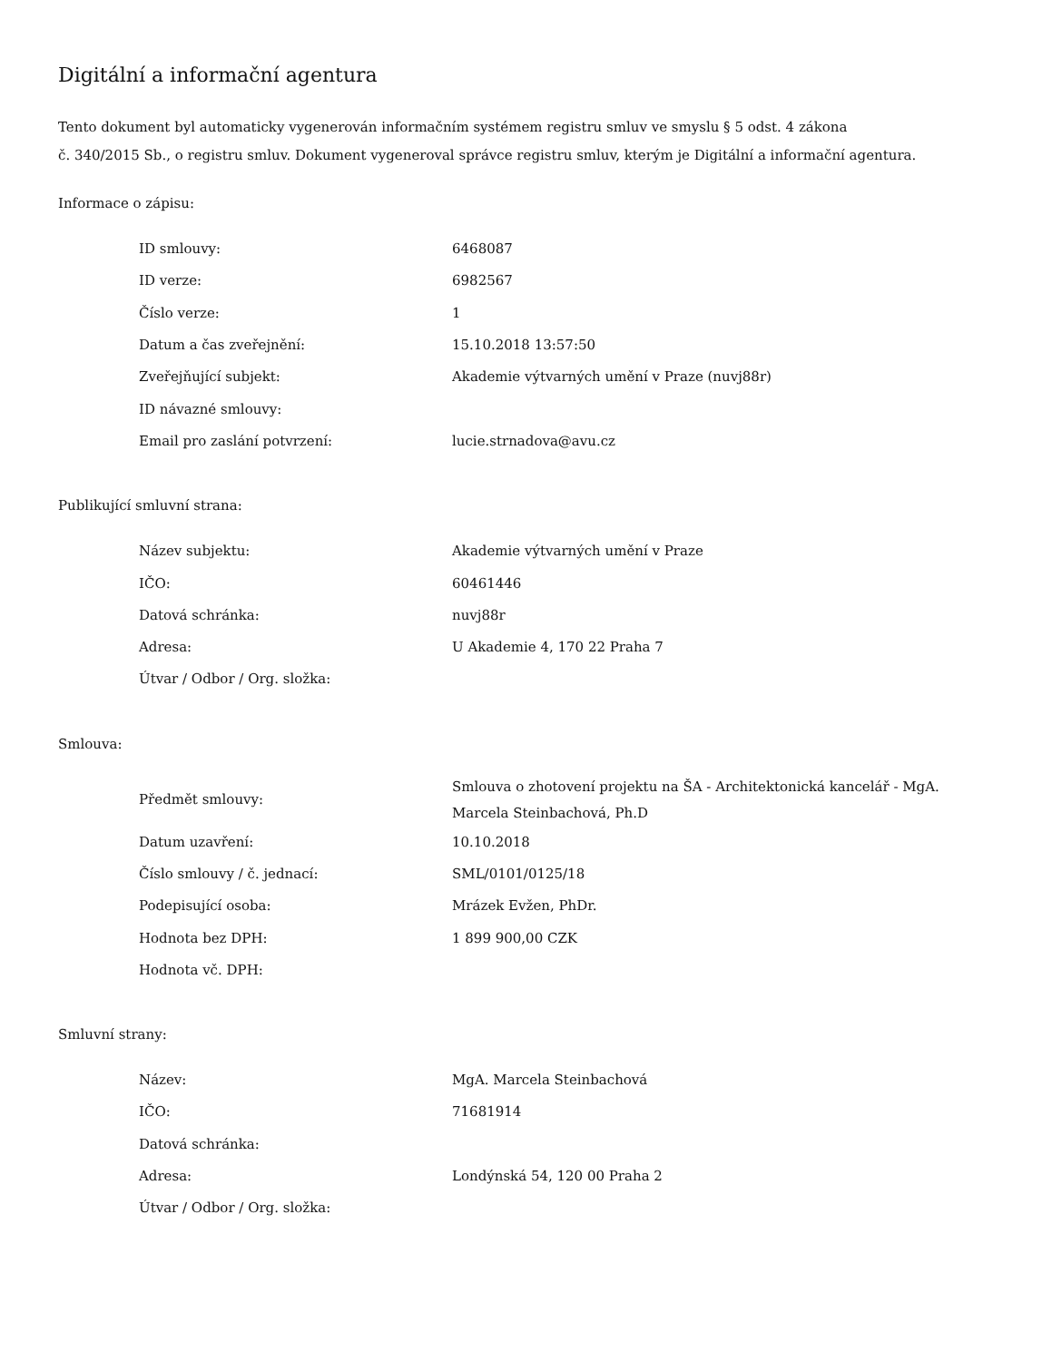Digitální a informační agentura
Tento dokument byl automaticky vygenerován informačním systémem registru smluv ve smyslu § 5 odst. 4 zákona
č. 340/2015 Sb., o registru smluv. Dokument vygeneroval správce registru smluv, kterým je Digitální a informační agentura.
Informace o zápisu:
| ID smlouvy: | 6468087 |
| ID verze: | 6982567 |
| Číslo verze: | 1 |
| Datum a čas zveřejnění: | 15.10.2018 13:57:50 |
| Zveřejňující subjekt: | Akademie výtvarných umění v Praze (nuvj88r) |
| ID návazné smlouvy: | |
| Email pro zaslání potvrzení: | lucie.strnadova@avu.cz |
Publikující smluvní strana:
| Název subjektu: | Akademie výtvarných umění v Praze |
| IČO: | 60461446 |
| Datová schránka: | nuvj88r |
| Adresa: | U Akademie 4, 170 22 Praha 7 |
| Útvar / Odbor / Org. složka: | |
Smlouva:
| Předmět smlouvy: | Smlouva o zhotovení projektu na ŠA - Architektonická kancelář - MgA. Marcela Steinbachová, Ph.D |
| Datum uzavření: | 10.10.2018 |
| Číslo smlouvy / č. jednací: | SML/0101/0125/18 |
| Podepisující osoba: | Mrázek Evžen, PhDr. |
| Hodnota bez DPH: | 1 899 900,00 CZK |
| Hodnota vč. DPH: | |
Smluvní strany:
| Název: | MgA. Marcela Steinbachová |
| IČO: | 71681914 |
| Datová schránka: | |
| Adresa: | Londýnská 54, 120 00 Praha 2 |
| Útvar / Odbor / Org. složka: | |